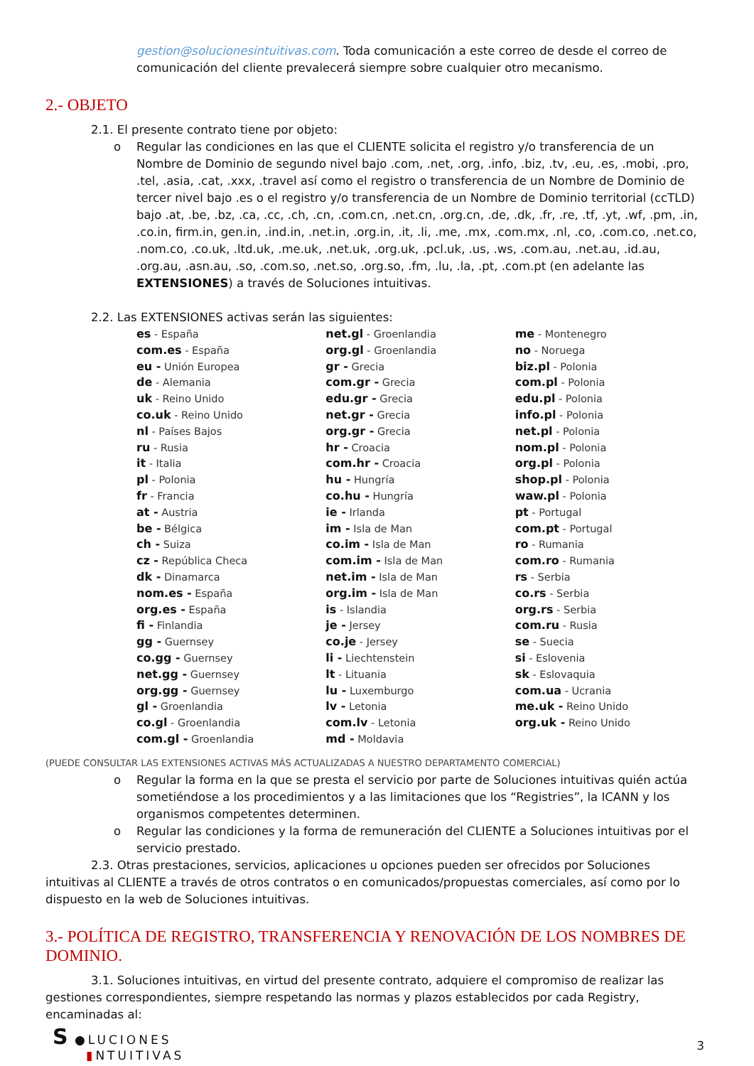gestion@solucionesintuitivas.com. Toda comunicación a este correo de desde el correo de comunicación del cliente prevalecerá siempre sobre cualquier otro mecanismo.
2.- OBJETO
2.1. El presente contrato tiene por objeto:
o Regular las condiciones en las que el CLIENTE solicita el registro y/o transferencia de un Nombre de Dominio de segundo nivel bajo .com, .net, .org, .info, .biz, .tv, .eu, .es, .mobi, .pro, .tel, .asia, .cat, .xxx, .travel así como el registro o transferencia de un Nombre de Dominio de tercer nivel bajo .es o el registro y/o transferencia de un Nombre de Dominio territorial (ccTLD) bajo .at, .be, .bz, .ca, .cc, .ch, .cn, .com.cn, .net.cn, .org.cn, .de, .dk, .fr, .re, .tf, .yt, .wf, .pm, .in, .co.in, firm.in, gen.in, .ind.in, .net.in, .org.in, .it, .li, .me, .mx, .com.mx, .nl, .co, .com.co, .net.co, .nom.co, .co.uk, .ltd.uk, .me.uk, .net.uk, .org.uk, .pcl.uk, .us, .ws, .com.au, .net.au, .id.au, .org.au, .asn.au, .so, .com.so, .net.so, .org.so, .fm, .lu, .la, .pt, .com.pt (en adelante las EXTENSIONES) a través de Soluciones intuitivas.
2.2. Las EXTENSIONES activas serán las siguientes:
es - España
com.es - España
eu - Unión Europea
de - Alemania
uk - Reino Unido
co.uk - Reino Unido
nl - Países Bajos
ru - Rusia
it - Italia
pl - Polonia
fr - Francia
at - Austria
be - Bélgica
ch - Suiza
cz - República Checa
dk - Dinamarca
nom.es - España
org.es - España
fi - Finlandia
gg - Guernsey
co.gg - Guernsey
net.gg - Guernsey
org.gg - Guernsey
gl - Groenlandia
co.gl - Groenlandia
com.gl - Groenlandia
net.gl - Groenlandia
org.gl - Groenlandia
gr - Grecia
com.gr - Grecia
edu.gr - Grecia
net.gr - Grecia
org.gr - Grecia
hr - Croacia
com.hr - Croacia
hu - Hungría
co.hu - Hungría
ie - Irlanda
im - Isla de Man
co.im - Isla de Man
com.im - Isla de Man
net.im - Isla de Man
org.im - Isla de Man
is - Islandia
je - Jersey
co.je - Jersey
li - Liechtenstein
lt - Lituania
lu - Luxemburgo
lv - Letonia
com.lv - Letonia
md - Moldavia
me - Montenegro
no - Noruega
biz.pl - Polonia
com.pl - Polonia
edu.pl - Polonia
info.pl - Polonia
net.pl - Polonia
nom.pl - Polonia
org.pl - Polonia
shop.pl - Polonia
waw.pl - Polonia
pt - Portugal
com.pt - Portugal
ro - Rumania
com.ro - Rumania
rs - Serbia
co.rs - Serbia
org.rs - Serbia
com.ru - Rusia
se - Suecia
si - Eslovenia
sk - Eslovaquia
com.ua - Ucrania
me.uk - Reino Unido
org.uk - Reino Unido
(PUEDE CONSULTAR LAS EXTENSIONES ACTIVAS MÁS ACTUALIZADAS A NUESTRO DEPARTAMENTO COMERCIAL)
o Regular la forma en la que se presta el servicio por parte de Soluciones intuitivas quién actúa sometiéndose a los procedimientos y a las limitaciones que los “Registries”, la ICANN y los organismos competentes determinen.
o Regular las condiciones y la forma de remuneración del CLIENTE a Soluciones intuitivas por el servicio prestado.
2.3. Otras prestaciones, servicios, aplicaciones u opciones pueden ser ofrecidos por Soluciones intuitivas al CLIENTE a través de otros contratos o en comunicados/propuestas comerciales, así como por lo dispuesto en la web de Soluciones intuitivas.
3.- POLÍTICA DE REGISTRO, TRANSFERENCIA Y RENOVACIÓN DE LOS NOMBRES DE DOMINIO.
3.1. Soluciones intuitivas, en virtud del presente contrato, adquiere el compromiso de realizar las gestiones correspondientes, siempre respetando las normas y plazos establecidos por cada Registry, encaminadas al:
S ●LUCIONES
▮NTUITIVAS
3